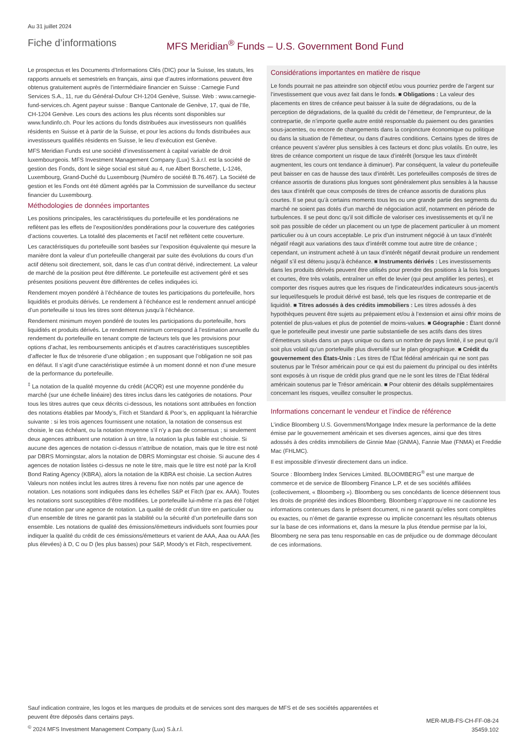Au 31 juillet 2024
Fiche d’informations MFS Meridian<sup>®</sup> Funds – U.S. Government Bond Fund
Le prospectus et les Documents d’Informations Clés (DIC) pour la Suisse, les statuts, les rapports annuels et semestriels en français, ainsi que d’autres informations peuvent être obtenus gratuitement auprès de l’intermédiaire financier en Suisse : Carnegie Fund Services S.A., 11, rue du Général-Dufour CH-1204 Genève, Suisse. Web : www.carnegie-fund-services.ch. Agent payeur suisse : Banque Cantonale de Genève, 17, quai de l’Ile, CH-1204 Genève. Les cours des actions les plus récents sont disponibles sur www.fundinfo.ch. Pour les actions du fonds distribuées aux investisseurs non qualifiés résidents en Suisse et à partir de la Suisse, et pour les actions du fonds distribuées aux investisseurs qualifiés résidents en Suisse, le lieu d’exécution est Genève.
MFS Meridian Funds est une société d’investissement à capital variable de droit luxembourgeois. MFS Investment Management Company (Lux) S.à.r.l. est la société de gestion des Fonds, dont le siège social est situé au 4, rue Albert Borschette, L-1246, Luxembourg, Grand-Duché du Luxembourg (Numéro de société B.76.467). La Société de gestion et les Fonds ont été dûment agréés par la Commission de surveillance du secteur financier du Luxembourg.
Méthodologies de données importantes
Les positions principales, les caractéristiques du portefeuille et les pondérations ne reflètent pas les effets de l’exposition/des pondérations pour la couverture des catégories d’actions couvertes. La totalité des placements et l’actif net reflètent cette couverture.
Les caractéristiques du portefeuille sont basées sur l’exposition équivalente qui mesure la manière dont la valeur d’un portefeuille changerait par suite des évolutions du cours d’un actif détenu soit directement, soit, dans le cas d’un contrat dérivé, indirectement. La valeur de marché de la position peut être différente. Le portefeuille est activement géré et ses présentes positions peuvent être différentes de celles indiquées ici.
Rendement moyen pondéré à l’échéance de toutes les participations du portefeuille, hors liquidités et produits dérivés. Le rendement à l’échéance est le rendement annuel anticipé d’un portefeuille si tous les titres sont détenus jusqu’à l’échéance.
Rendement minimum moyen pondéré de toutes les participations du portefeuille, hors liquidités et produits dérivés. Le rendement minimum correspond à l’estimation annuelle du rendement du portefeuille en tenant compte de facteurs tels que les provisions pour options d’achat, les remboursements anticipés et d’autres caractéristiques susceptibles d’affecter le flux de trésorerie d’une obligation ; en supposant que l’obligation ne soit pas en défaut. Il s’agit d’une caractéristique estimée à un moment donné et non d’une mesure de la performance du portefeuille.
<sup>‡</sup> La notation de la qualité moyenne du crédit (ACQR) est une moyenne pondérée du marché (sur une échelle linéaire) des titres inclus dans les catégories de notations. Pour tous les titres autres que ceux décrits ci-dessous, les notations sont attribuées en fonction des notations établies par Moody’s, Fitch et Standard & Poor’s, en appliquant la hiérarchie suivante : si les trois agences fournissent une notation, la notation de consensus est choisie, le cas échéant, ou la notation moyenne s’il n’y a pas de consensus ; si seulement deux agences attribuent une notation à un titre, la notation la plus faible est choisie. Si aucune des agences de notation ci-dessus n’attribue de notation, mais que le titre est noté par DBRS Morningstar, alors la notation de DBRS Morningstar est choisie. Si aucune des 4 agences de notation listées ci-dessus ne note le titre, mais que le titre est noté par la Kroll Bond Rating Agency (KBRA), alors la notation de la KBRA est choisie. La section Autres Valeurs non notées inclut les autres titres à revenu fixe non notés par une agence de notation. Les notations sont indiquées dans les échelles S&P et Fitch (par ex. AAA). Toutes les notations sont susceptibles d’être modifiées. Le portefeuille lui-même n’a pas été l’objet d’une notation par une agence de notation. La qualité de crédit d’un titre en particulier ou d’un ensemble de titres ne garantit pas la stabilité ou la sécurité d’un portefeuille dans son ensemble. Les notations de qualité des émissions/émetteurs individuels sont fournies pour indiquer la qualité du crédit de ces émissions/émetteurs et varient de AAA, Aaa ou AAA (les plus élevées) à D, C ou D (les plus basses) pour S&P, Moody’s et Fitch, respectivement.
Considérations importantes en matière de risque
Le fonds pourrait ne pas atteindre son objectif et/ou vous pourriez perdre de l’argent sur l’investissement que vous avez fait dans le fonds. ■ Obligations : La valeur des placements en titres de créance peut baisser à la suite de dégradations, ou de la perception de dégradations, de la qualité du crédit de l’émetteur, de l’emprunteur, de la contrepartie, de n’importe quelle autre entité responsable du paiement ou des garanties sous-jacentes, ou encore de changements dans la conjoncture économique ou politique ou dans la situation de l’émetteur, ou dans d’autres conditions. Certains types de titres de créance peuvent s’avérer plus sensibles à ces facteurs et donc plus volatils. En outre, les titres de créance comportent un risque de taux d’intérêt (lorsque les taux d’intérêt augmentent, les cours ont tendance à diminuer). Par conséquent, la valeur du portefeuille peut baisser en cas de hausse des taux d’intérêt. Les portefeuilles composés de titres de créance assortis de durations plus longues sont généralement plus sensibles à la hausse des taux d’intérêt que ceux composés de titres de créance assortis de durations plus courtes. Il se peut qu’à certains moments tous les ou une grande partie des segments du marché ne soient pas dotés d’un marché de négociation actif, notamment en période de turbulences. Il se peut donc qu’il soit difficile de valoriser ces investissements et qu’il ne soit pas possible de céder un placement ou un type de placement particulier à un moment particulier ou à un cours acceptable. Le prix d’un instrument négocié à un taux d’intérêt négatif réagit aux variations des taux d’intérêt comme tout autre titre de créance ; cependant, un instrument acheté à un taux d’intérêt négatif devrait produire un rendement négatif s’il est détenu jusqu’à échéance. ■ Instruments dérivés : Les investissements dans les produits dérivés peuvent être utilisés pour prendre des positions à la fois longues et courtes, être très volatils, entraîner un effet de levier (qui peut amplifier les pertes), et comporter des risques autres que les risques de l’indicateur/des indicateurs sous-jacent/s sur lequel/lesquels le produit dérivé est basé, tels que les risques de contrepartie et de liquidité. ■ Titres adossés à des crédits immobiliers : Les titres adossés à des hypothèques peuvent être sujets au prépaiement et/ou à l’extension et ainsi offrir moins de potentiel de plus-values et plus de potentiel de moins-values. ■ Géographie : Étant donné que le portefeuille peut investir une partie substantielle de ses actifs dans des titres d’émetteurs situés dans un pays unique ou dans un nombre de pays limité, il se peut qu’il soit plus volatil qu’un portefeuille plus diversifié sur le plan géographique. ■ Crédit du gouvernement des États-Unis : Les titres de l’État fédéral américain qui ne sont pas soutenus par le Trésor américain pour ce qui est du paiement du principal ou des intérêts sont exposés à un risque de crédit plus grand que ne le sont les titres de l’État fédéral américain soutenus par le Trésor américain. ■ Pour obtenir des détails supplémentaires concernant les risques, veuillez consulter le prospectus.
Informations concernant le vendeur et l’indice de référence
L’indice Bloomberg U.S. Government/Mortgage Index mesure la performance de la dette émise par le gouvernement américain et ses diverses agences, ainsi que des titres adossés à des crédits immobiliers de Ginnie Mae (GNMA), Fannie Mae (FNMA) et Freddie Mac (FHLMC).
Il est impossible d’investir directement dans un indice.
Source : Bloomberg Index Services Limited. BLOOMBERG<sup>®</sup> est une marque de commerce et de service de Bloomberg Finance L.P. et de ses sociétés affiliées (collectivement, « Bloomberg »). Bloomberg ou ses concédants de licence détiennent tous les droits de propriété des indices Bloomberg. Bloomberg n’approuve ni ne cautionne les informations contenues dans le présent document, ni ne garantit qu’elles sont complètes ou exactes, ou n’émet de garantie expresse ou implicite concernant les résultats obtenus sur la base de ces informations et, dans la mesure la plus étendue permise par la loi, Bloomberg ne sera pas tenu responsable en cas de préjudice ou de dommage découlant de ces informations.
Sauf indication contraire, les logos et les marques de produits et de services sont des marques de MFS et de ses sociétés apparentées et peuvent être déposés dans certains pays.
<sup>©</sup> 2024 MFS Investment Management Company (Lux) S.à.r.l.
MER-MUB-FS-CH-FF-08-24
35459.102